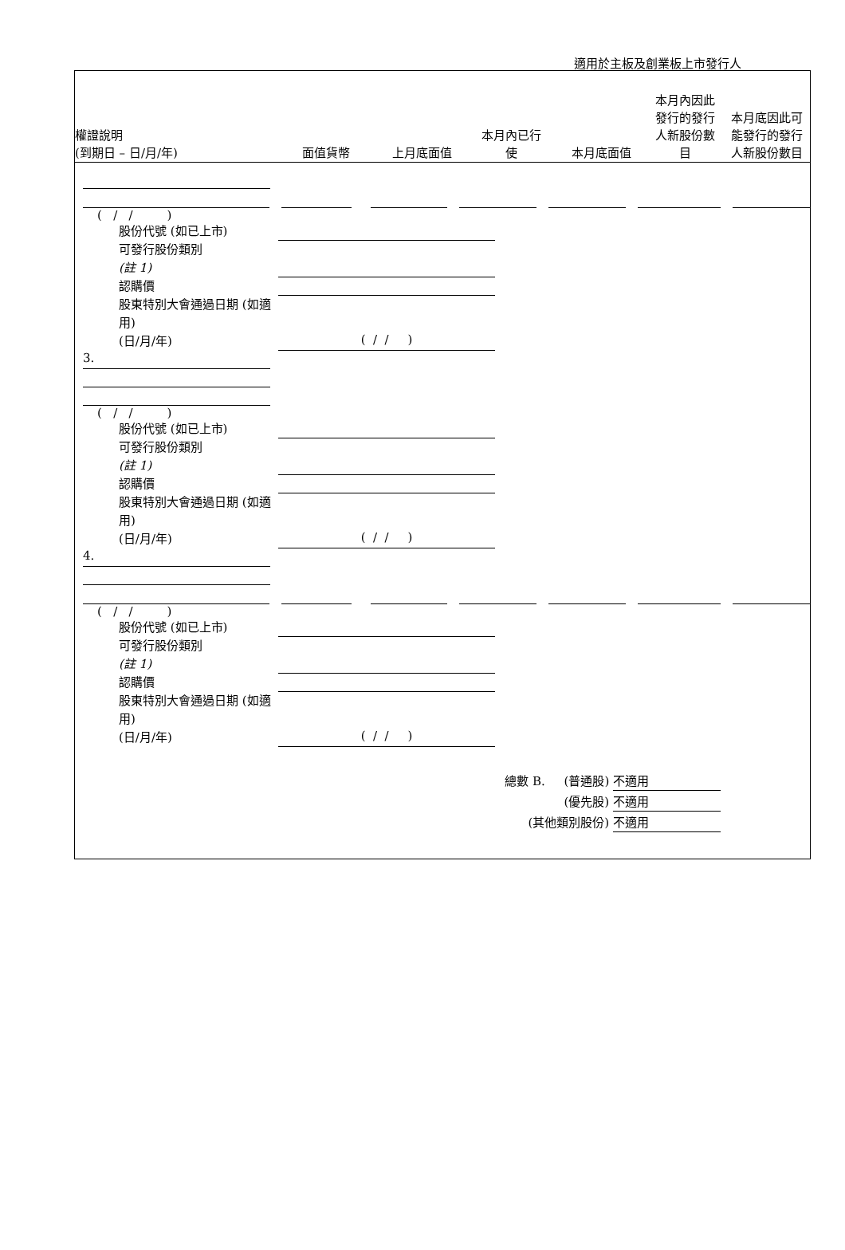適用於主板及創業板上市發行人
權證說明
(到期日 – 日/月/年)
面值貨幣
上月底面值
本月內已行
使
本月底面值
本月內因此
發行的發行
人新股份數
目
本月底因此可
能發行的發行
人新股份數目
( / / )
股份代號 (如已上市)
可發行股份類別
(註 1)
認購價
股東特別大會通過日期 (如適用)
(日/月/年)
( / / )
3.
( / / )
股份代號 (如已上市)
可發行股份類別
(註 1)
認購價
股東特別大會通過日期 (如適用)
(日/月/年)
( / / )
4.
( / / )
股份代號 (如已上市)
可發行股份類別
(註 1)
認購價
股東特別大會通過日期 (如適用)
(日/月/年)
( / / )
總數 B. (普通股) 不適用
(優先股) 不適用
(其他類別股份) 不適用